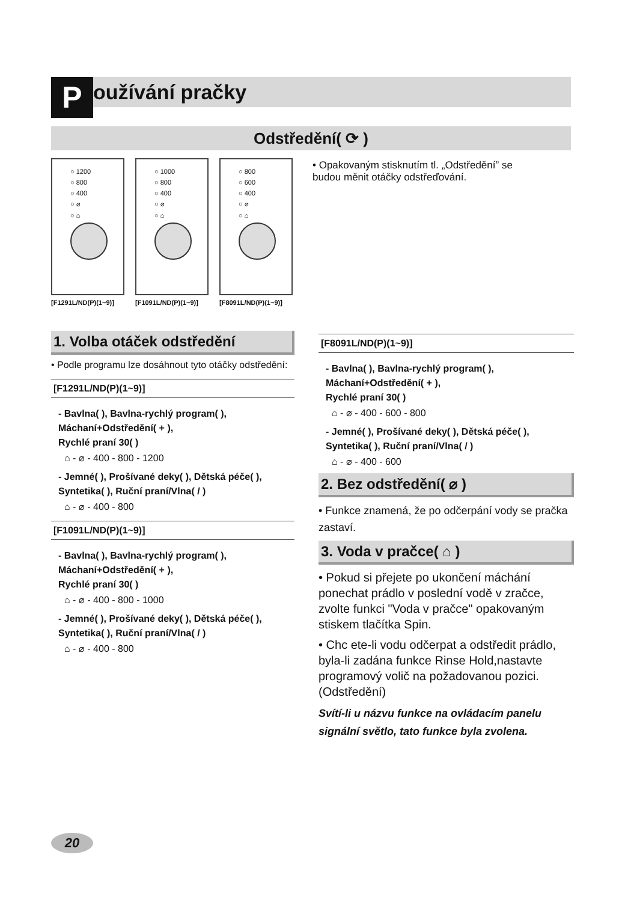Používání pračky
Odstředění( ⟳ )
○ 1200
○ 800
○ 400
○ ⌀
○ ⌂
[F1291L/ND(P)(1~9)]
○ 1000
○ 800
○ 400
○ ⌀
○ ⌂
[F1091L/ND(P)(1~9)]
○ 800
○ 600
○ 400
○ ⌀
○ ⌂
[F8091L/ND(P)(1~9)]
• Opakovaným stisknutím tl. „Odstředění” se budou měnit otáčky odstřeďování.
1. Volba otáček odstředění
• Podle programu lze dosáhnout tyto otáčky odstředění:
[F1291L/ND(P)(1~9)]
- Bavlna( ), Bavlna-rychlý program( ),
Máchaní+Odstředění( + ),
Rychlé praní 30( )
⌂ - ⌀ - 400 - 800 - 1200
- Jemné( ), Prošívané deky( ), Dětská péče( ),
Syntetika( ), Ruční praní/Vlna( / )
⌂ - ⌀ - 400 - 800
[F1091L/ND(P)(1~9)]
- Bavlna( ), Bavlna-rychlý program( ),
Máchaní+Odstředění( + ),
Rychlé praní 30( )
⌂ - ⌀ - 400 - 800 - 1000
- Jemné( ), Prošívané deky( ), Dětská péče( ),
Syntetika( ), Ruční praní/Vlna( / )
⌂ - ⌀ - 400 - 800
[F8091L/ND(P)(1~9)]
- Bavlna( ), Bavlna-rychlý program( ),
Máchaní+Odstředění( + ),
Rychlé praní 30( )
⌂ - ⌀ - 400 - 600 - 800
- Jemné( ), Prošívané deky( ), Dětská péče( ),
Syntetika( ), Ruční praní/Vlna( / )
⌂ - ⌀ - 400 - 600
2. Bez odstředění( ⌀ )
• Funkce znamená, že po odčerpání vody se pračka zastaví.
3. Voda v pračce( ⌂ )
• Pokud si přejete po ukončení máchání ponechat prádlo v poslední vodě v zračce, zvolte funkci "Voda v pračce" opakovaným stiskem tlačítka Spin.
• Chc ete-li vodu odčerpat a odstředit prádlo, byla-li zadána funkce Rinse Hold,nastavte programový volič na požadovanou pozici.
(Odstředění)
Svítí-li u názvu funkce na ovládacím panelu signální světlo, tato funkce byla zvolena.
20